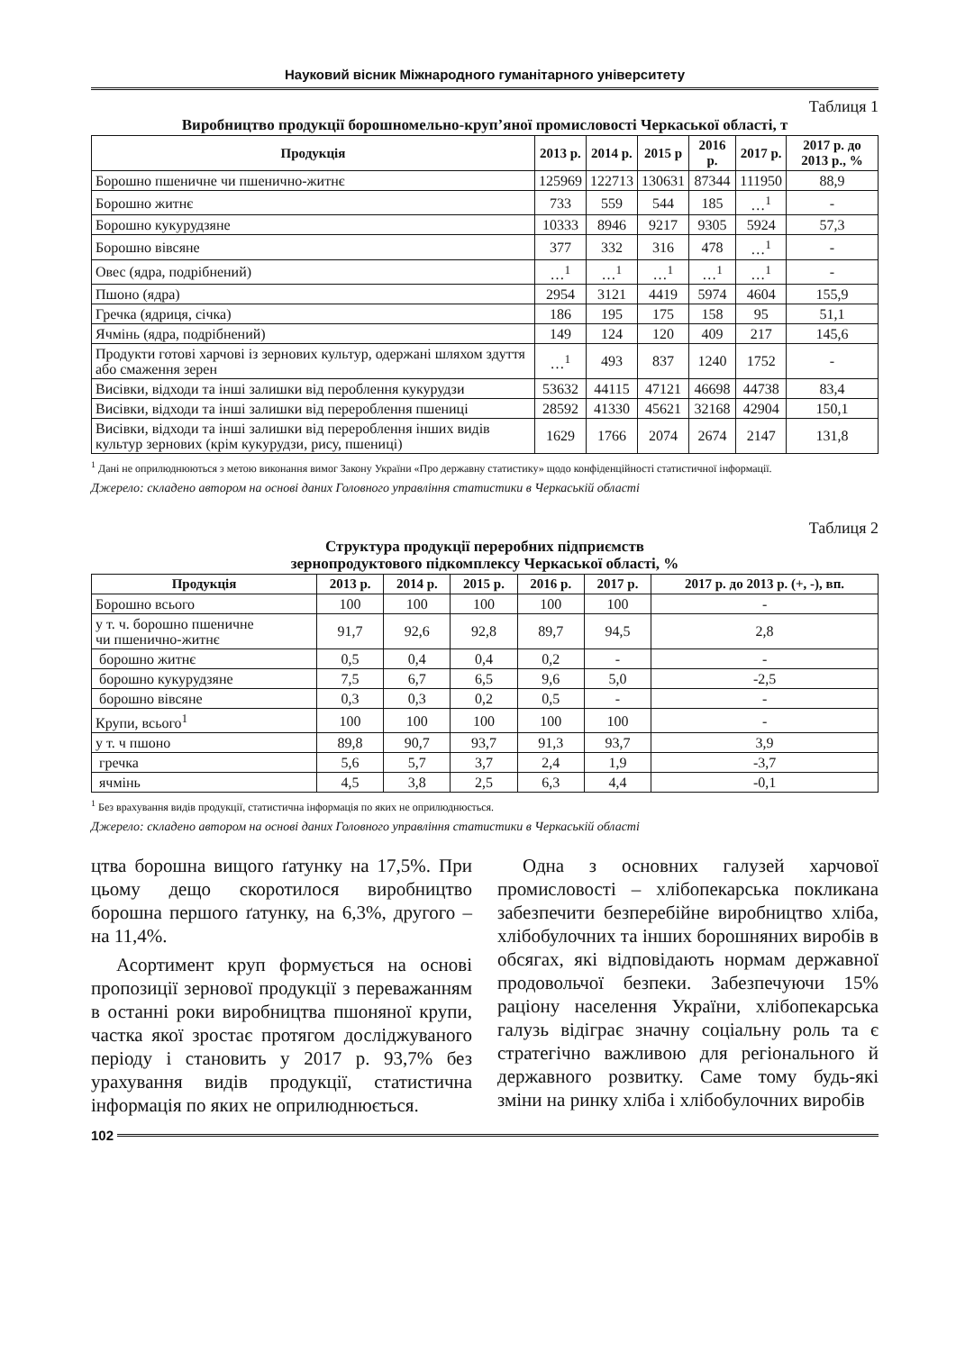Науковий вісник Міжнародного гуманітарного університету
Таблиця 1
Виробництво продукції борошномельно-круп’яної промисловості Черкаської області, т
| Продукція | 2013 р. | 2014 р. | 2015 р | 2016 р. | 2017 р. | 2017 р. до 2013 р., % |
| --- | --- | --- | --- | --- | --- | --- |
| Борошно пшеничне чи пшенично-житнє | 125969 | 122713 | 130631 | 87344 | 111950 | 88,9 |
| Борошно житнє | 733 | 559 | 544 | 185 | …<sup>1</sup> | - |
| Борошно кукурудзяне | 10333 | 8946 | 9217 | 9305 | 5924 | 57,3 |
| Борошно вівсяне | 377 | 332 | 316 | 478 | …<sup>1</sup> | - |
| Овес (ядра, подрібнений) | …<sup>1</sup> | …<sup>1</sup> | …<sup>1</sup> | …<sup>1</sup> | …<sup>1</sup> | - |
| Пшоно (ядра) | 2954 | 3121 | 4419 | 5974 | 4604 | 155,9 |
| Гречка (ядриця, січка) | 186 | 195 | 175 | 158 | 95 | 51,1 |
| Ячмінь (ядра, подрібнений) | 149 | 124 | 120 | 409 | 217 | 145,6 |
| Продукти готові харчові із зернових культур, одержані шляхом здуття або смаження зерен | …<sup>1</sup> | 493 | 837 | 1240 | 1752 | - |
| Висівки, відходи та інші залишки від пероблення кукурудзи | 53632 | 44115 | 47121 | 46698 | 44738 | 83,4 |
| Висівки, відходи та інші залишки від перероблення пшениці | 28592 | 41330 | 45621 | 32168 | 42904 | 150,1 |
| Висівки, відходи та інші залишки від перероблення інших видів культур зернових (крім кукурудзи, рису, пшениці) | 1629 | 1766 | 2074 | 2674 | 2147 | 131,8 |
<sup>1</sup> Дані не оприлюднюються з метою виконання вимог Закону України «Про державну статистику» щодо конфіденційності статистичної інформації.
Джерело: складено автором на основі даних Головного управління статистики в Черкаській області
Таблиця 2
Структура продукції переробних підприємств
зернопродуктового підкомплексу Черкаської області, %
| Продукція | 2013 р. | 2014 р. | 2015 р. | 2016 р. | 2017 р. | 2017 р. до 2013 р. (+, -), вп. |
| --- | --- | --- | --- | --- | --- | --- |
| Борошно всього | 100 | 100 | 100 | 100 | 100 | - |
| у т. ч. борошно пшеничне чи пшенично-житнє | 91,7 | 92,6 | 92,8 | 89,7 | 94,5 | 2,8 |
| борошно житнє | 0,5 | 0,4 | 0,4 | 0,2 | - | - |
| борошно кукурудзяне | 7,5 | 6,7 | 6,5 | 9,6 | 5,0 | -2,5 |
| борошно вівсяне | 0,3 | 0,3 | 0,2 | 0,5 | - | - |
| Крупи, всього<sup>1</sup> | 100 | 100 | 100 | 100 | 100 | - |
| у т. ч пшоно | 89,8 | 90,7 | 93,7 | 91,3 | 93,7 | 3,9 |
| гречка | 5,6 | 5,7 | 3,7 | 2,4 | 1,9 | -3,7 |
| ячмінь | 4,5 | 3,8 | 2,5 | 6,3 | 4,4 | -0,1 |
<sup>1</sup> Без врахування видів продукції, статистична інформація по яких не оприлюднюється.
Джерело: складено автором на основі даних Головного управління статистики в Черкаській області
цтва борошна вищого ґатунку на 17,5%. При цьому дещо скоротилося виробництво борошна першого ґатунку, на 6,3%, другого – на 11,4%.
Асортимент круп формується на основі пропозиції зернової продукції з переважанням в останні роки виробництва пшоняної крупи, частка якої зростає протягом досліджуваного періоду і становить у 2017 р. 93,7% без урахування видів продукції, статистична інформація по яких не оприлюднюється.
Одна з основних галузей харчової промисловості – хлібопекарська покликана забезпечити безперебійне виробництво хліба, хлібобулочних та інших борошняних виробів в обсягах, які відповідають нормам державної продовольчої безпеки. Забезпечуючи 15% раціону населення України, хлібопекарська галузь відіграє значну соціальну роль та є стратегічно важливою для регіонального й державного розвитку. Саме тому будь-які зміни на ринку хліба і хлібобулочних виробів
102